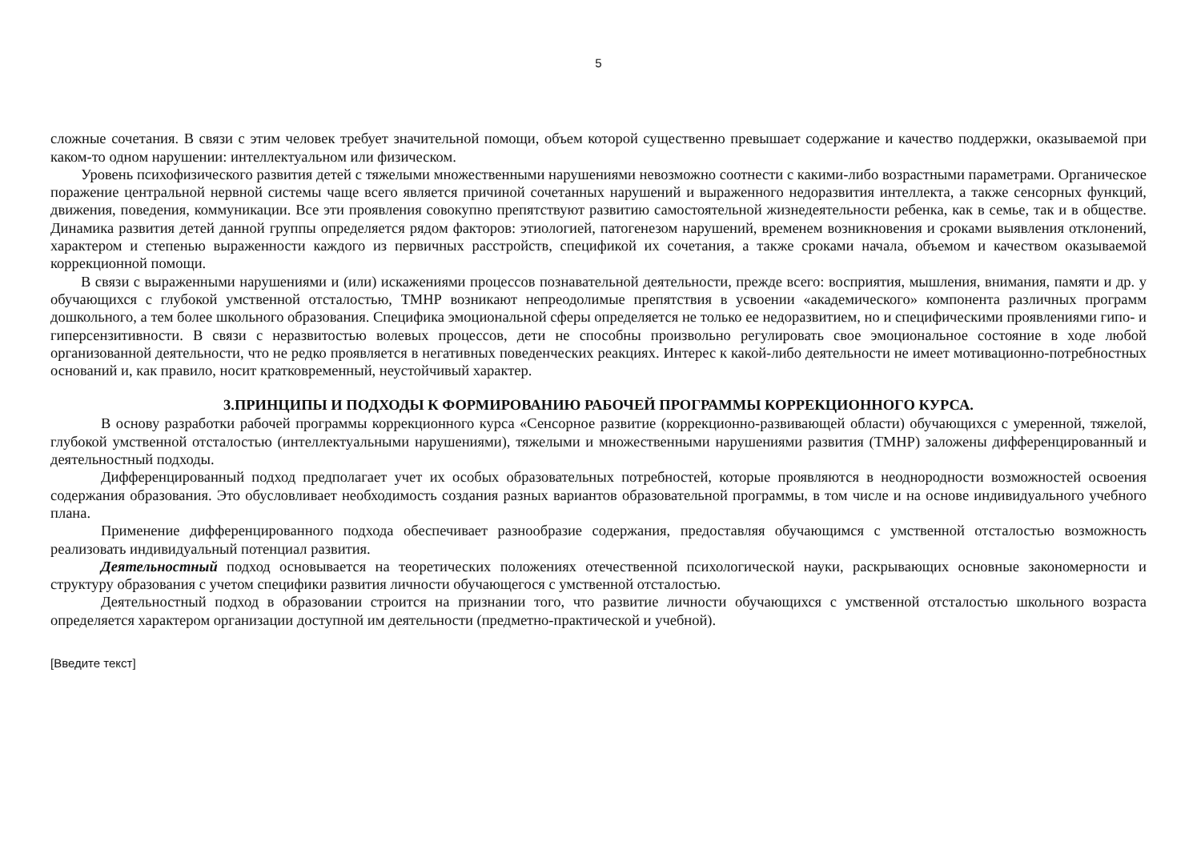5
сложные сочетания. В связи с этим человек требует значительной помощи, объем которой существенно превышает содержание и качество поддержки, оказываемой при каком-то одном нарушении: интеллектуальном или физическом.
Уровень психофизического развития детей с тяжелыми множественными нарушениями невозможно соотнести с какими-либо возрастными параметрами. Органическое поражение центральной нервной системы чаще всего является причиной сочетанных нарушений и выраженного недоразвития интеллекта, а также сенсорных функций, движения, поведения, коммуникации. Все эти проявления совокупно препятствуют развитию самостоятельной жизнедеятельности ребенка, как в семье, так и в обществе. Динамика развития детей данной группы определяется рядом факторов: этиологией, патогенезом нарушений, временем возникновения и сроками выявления отклонений, характером и степенью выраженности каждого из первичных расстройств, спецификой их сочетания, а также сроками начала, объемом и качеством оказываемой коррекционной помощи.
В связи с выраженными нарушениями и (или) искажениями процессов познавательной деятельности, прежде всего: восприятия, мышления, внимания, памяти и др. у обучающихся с глубокой умственной отсталостью, ТМНР возникают непреодолимые препятствия в усвоении «академического» компонента различных программ дошкольного, а тем более школьного образования. Специфика эмоциональной сферы определяется не только ее недоразвитием, но и специфическими проявлениями гипо- и гиперсензитивности. В связи с неразвитостью волевых процессов, дети не способны произвольно регулировать свое эмоциональное состояние в ходе любой организованной деятельности, что не редко проявляется в негативных поведенческих реакциях. Интерес к какой-либо деятельности не имеет мотивационно-потребностных оснований и, как правило, носит кратковременный, неустойчивый характер.
3.ПРИНЦИПЫ И ПОДХОДЫ К ФОРМИРОВАНИЮ РАБОЧЕЙ ПРОГРАММЫ КОРРЕКЦИОННОГО КУРСА.
В основу разработки рабочей программы коррекционного курса «Сенсорное развитие (коррекционно-развивающей области) обучающихся с умеренной, тяжелой, глубокой умственной отсталостью (интеллектуальными нарушениями), тяжелыми и множественными нарушениями развития (ТМНР) заложены дифференцированный и деятельностный подходы.
Дифференцированный подход предполагает учет их особых образовательных потребностей, которые проявляются в неоднородности возможностей освоения содержания образования. Это обусловливает необходимость создания разных вариантов образовательной программы, в том числе и на основе индивидуального учебного плана.
Применение дифференцированного подхода обеспечивает разнообразие содержания, предоставляя обучающимся с умственной отсталостью возможность реализовать индивидуальный потенциал развития.
Деятельностный подход основывается на теоретических положениях отечественной психологической науки, раскрывающих основные закономерности и структуру образования с учетом специфики развития личности обучающегося с умственной отсталостью.
Деятельностный подход в образовании строится на признании того, что развитие личности обучающихся с умственной отсталостью школьного возраста определяется характером организации доступной им деятельности (предметно-практической и учебной).
[Введите текст]